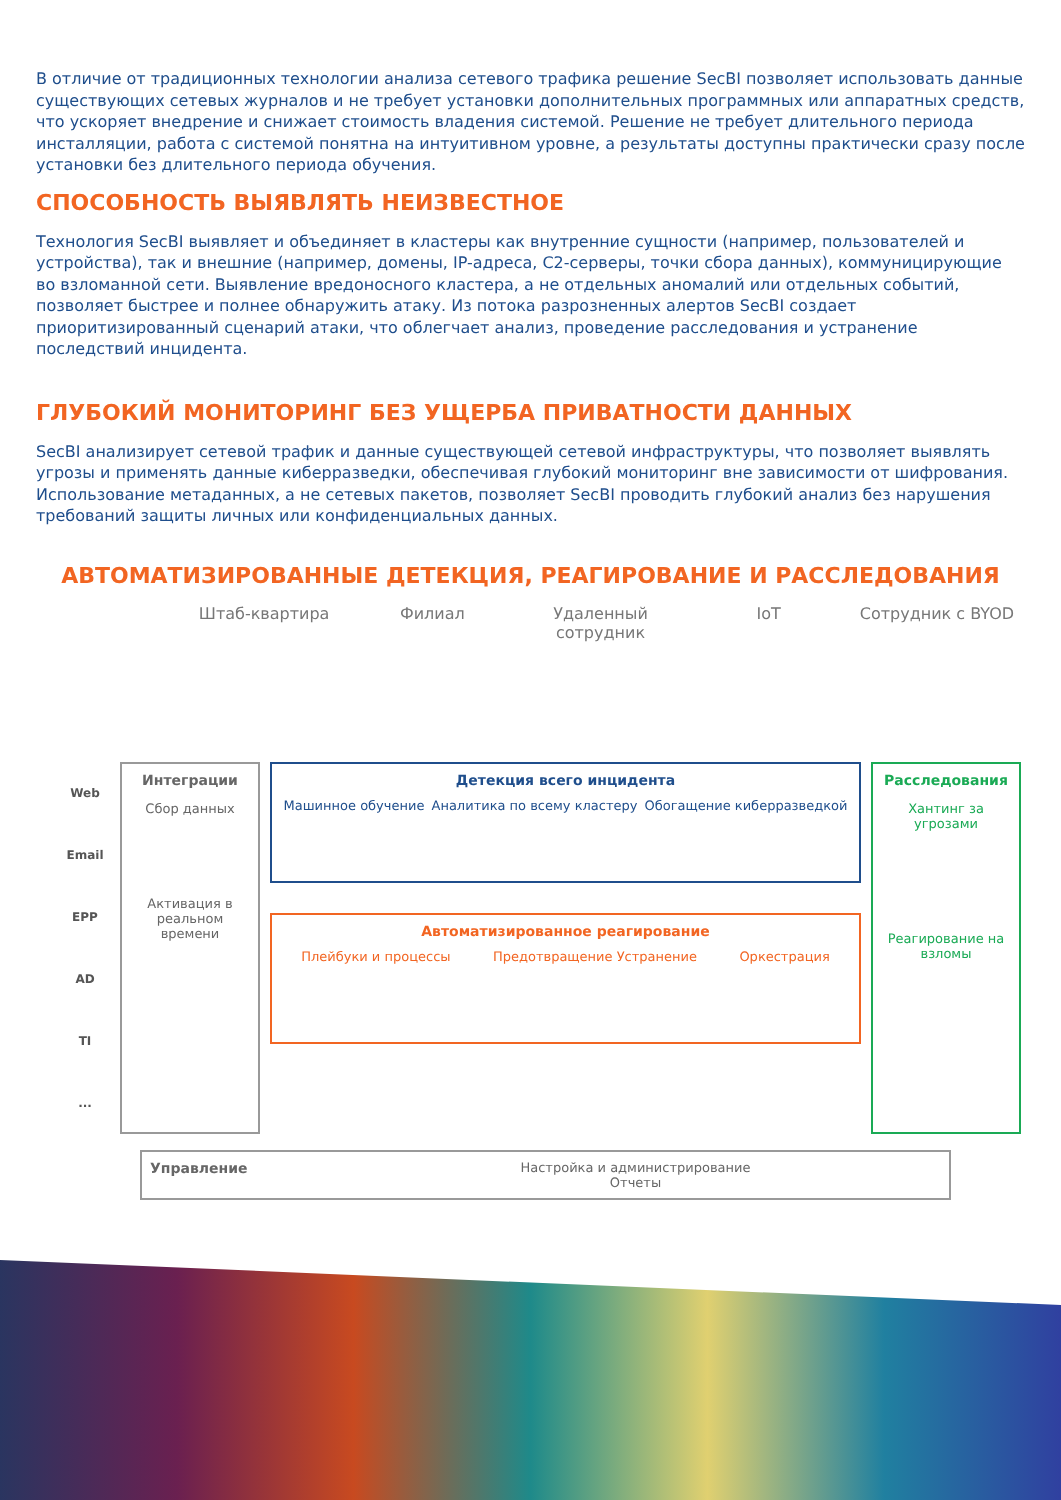В отличие от традиционных технологии анализа сетевого трафика решение SecBI позволяет использовать данные существующих сетевых журналов и не требует установки дополнительных программных или аппаратных средств, что ускоряет внедрение и снижает стоимость владения системой. Решение не требует длительного периода инсталляции, работа с системой понятна на интуитивном уровне, а результаты доступны практически сразу после установки без длительного периода обучения.
СПОСОБНОСТЬ ВЫЯВЛЯТЬ НЕИЗВЕСТНОЕ
Технология SecBI выявляет и объединяет в кластеры как внутренние сущности (например, пользователей и устройства), так и внешние (например, домены, IP-адреса, C2-серверы, точки сбора данных), коммуницирующие во взломанной сети. Выявление вредоносного кластера, а не отдельных аномалий или отдельных событий, позволяет быстрее и полнее обнаружить атаку. Из потока разрозненных алертов SecBI создает приоритизированный сценарий атаки, что облегчает анализ, проведение расследования и устранение последствий инцидента.
ГЛУБОКИЙ МОНИТОРИНГ БЕЗ УЩЕРБА ПРИВАТНОСТИ ДАННЫХ
SecBI анализирует сетевой трафик и данные существующей сетевой инфраструктуры, что позволяет выявлять угрозы и применять данные киберразведки, обеспечивая глубокий мониторинг вне зависимости от шифрования. Использование метаданных, а не сетевых пакетов, позволяет SecBI проводить глубокий анализ без нарушения требований защиты личных или конфиденциальных данных.
АВТОМАТИЗИРОВАННЫЕ ДЕТЕКЦИЯ, РЕАГИРОВАНИЕ И РАССЛЕДОВАНИЯ
Штаб-квартира Филиал Удаленный сотрудник IoT Сотрудник с BYOD
Web
Email
EPP
AD
TI
...
Интеграции
Сбор данных
Активация в реальном времени
Детекция всего инцидента
Машинное обучение Аналитика по всему кластеру Обогащение киберразведкой
Автоматизированное реагирование
Плейбуки и процессы Предотвращение Устранение Оркестрация
Расследования
Хантинг за угрозами
Реагирование на взломы
Управление Настройка и администрирование
Отчеты